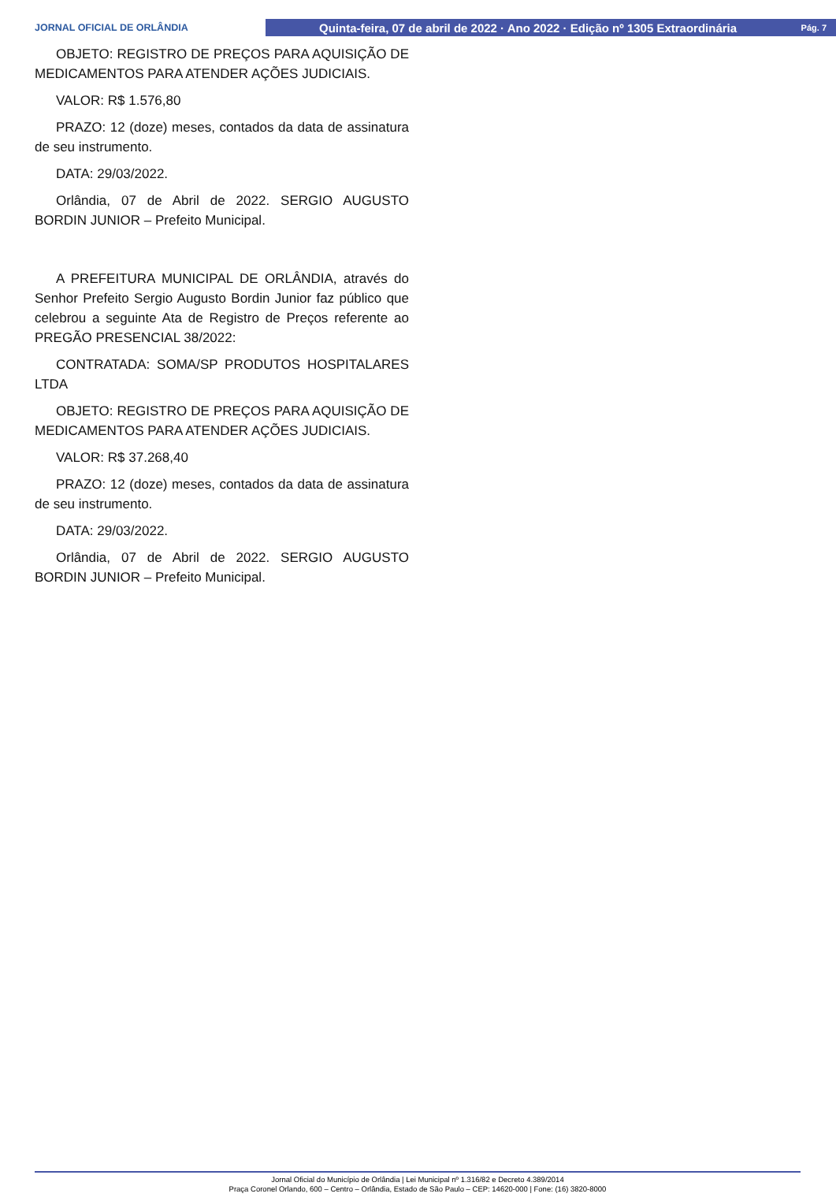JORNAL OFICIAL DE ORLÂNDIA
Quinta-feira, 07 de abril de 2022 · Ano 2022 · Edição nº 1305 Extraordinária Pág. 7
OBJETO: REGISTRO DE PREÇOS PARA AQUISIÇÃO DE MEDICAMENTOS PARA ATENDER AÇÕES JUDICIAIS.
VALOR: R$ 1.576,80
PRAZO: 12 (doze) meses, contados da data de assinatura de seu instrumento.
DATA: 29/03/2022.
Orlândia, 07 de Abril de 2022. SERGIO AUGUSTO BORDIN JUNIOR – Prefeito Municipal.
A PREFEITURA MUNICIPAL DE ORLÂNDIA, através do Senhor Prefeito Sergio Augusto Bordin Junior faz público que celebrou a seguinte Ata de Registro de Preços referente ao PREGÃO PRESENCIAL 38/2022:
CONTRATADA: SOMA/SP PRODUTOS HOSPITALARES LTDA
OBJETO: REGISTRO DE PREÇOS PARA AQUISIÇÃO DE MEDICAMENTOS PARA ATENDER AÇÕES JUDICIAIS.
VALOR: R$ 37.268,40
PRAZO: 12 (doze) meses, contados da data de assinatura de seu instrumento.
DATA: 29/03/2022.
Orlândia, 07 de Abril de 2022. SERGIO AUGUSTO BORDIN JUNIOR – Prefeito Municipal.
Jornal Oficial do Município de Orlândia | Lei Municipal nº 1.316/82 e Decreto 4.389/2014
Praça Coronel Orlando, 600 – Centro – Orlândia, Estado de São Paulo – CEP: 14620-000 | Fone: (16) 3820-8000